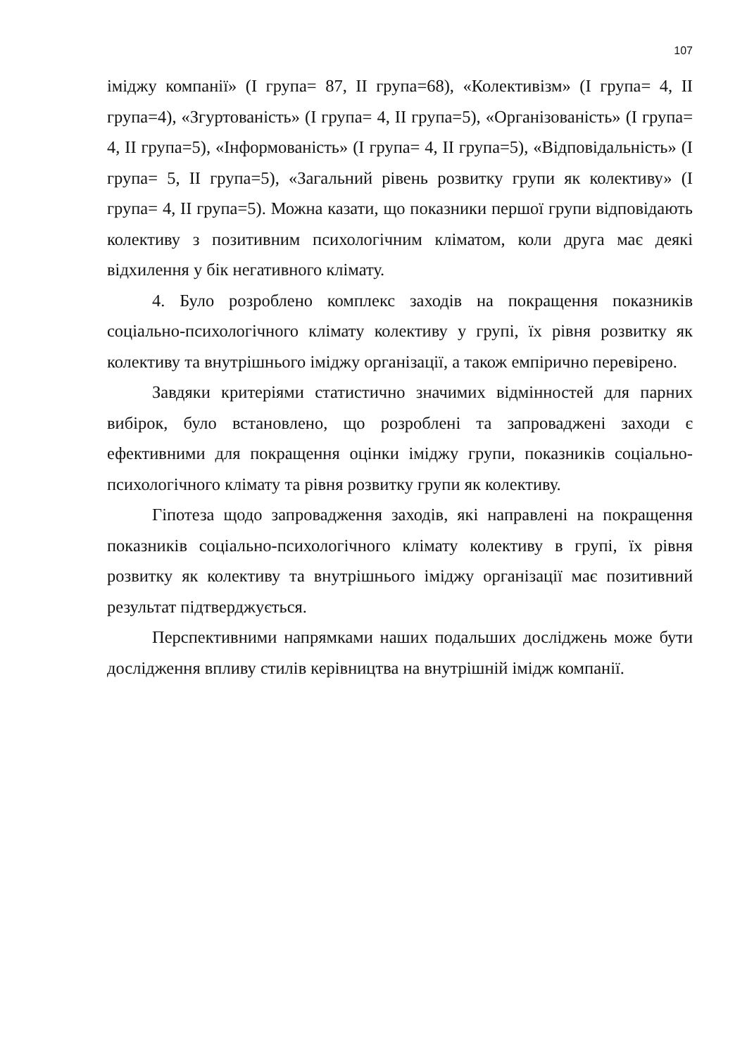107
іміджу компанії» (I група= 87, II група=68), «Колективізм» (I група= 4, II група=4), «Згуртованість» (I група= 4, II група=5), «Організованість» (I група= 4, II група=5), «Інформованість» (I група= 4, II група=5), «Відповідальність» (I група= 5, II група=5), «Загальний рівень розвитку групи як колективу» (I група= 4, II група=5). Можна казати, що показники першої групи відповідають колективу з позитивним психологічним кліматом, коли друга має деякі відхилення у бік негативного клімату.
4. Було розроблено комплекс заходів на покращення показників соціально-психологічного клімату колективу у групі, їх рівня розвитку як колективу та внутрішнього іміджу організації, а також емпірично перевірено.
Завдяки критеріями статистично значимих відмінностей для парних вибірок, було встановлено, що розроблені та запроваджені заходи є ефективними для покращення оцінки іміджу групи, показників соціально-психологічного клімату та рівня розвитку групи як колективу.
Гіпотеза щодо запровадження заходів, які направлені на покращення показників соціально-психологічного клімату колективу в групі, їх рівня розвитку як колективу та внутрішнього іміджу організації має позитивний результат підтверджується.
Перспективними напрямками наших подальших досліджень може бути дослідження впливу стилів керівництва на внутрішній імідж компанії.